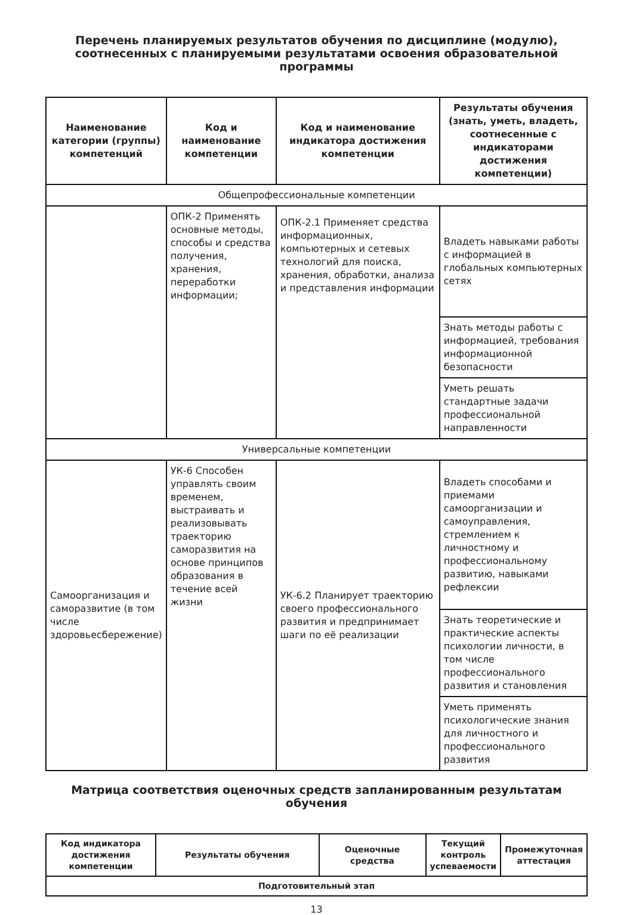Перечень планируемых результатов обучения по дисциплине (модулю), соотнесенных с планируемыми результатами освоения образовательной программы
| Наименование категории (группы) компетенций | Код и наименование компетенции | Код и наименование индикатора достижения компетенции | Результаты обучения (знать, уметь, владеть, соотнесенные с индикаторами достижения компетенции) |
| --- | --- | --- | --- |
| Общепрофессиональные компетенции | | | |
| | ОПК-2 Применять основные методы, способы и средства получения, хранения, переработки информации; | ОПК-2.1 Применяет средства информационных, компьютерных и сетевых технологий для поиска, хранения, обработки, анализа и представления информации | Владеть навыками работы с информацией в глобальных компьютерных сетях |
| | | | Знать методы работы с информацией, требования информационной безопасности |
| | | | Уметь решать стандартные задачи профессиональной направленности |
| Универсальные компетенции | | | |
| Самоорганизация и саморазвитие (в том числе здоровьесбережение) | УК-6 Способен управлять своим временем, выстраивать и реализовывать траекторию саморазвития на основе принципов образования в течение всей жизни | УК-6.2 Планирует траекторию своего профессионального развития и предпринимает шаги по её реализации | Владеть способами и приемами самоорганизации и самоуправления, стремлением к личностному и профессиональному развитию, навыками рефлексии |
| | | | Знать теоретические и практические аспекты психологии личности, в том числе профессионального развития и становления |
| | | | Уметь применять психологические знания для личностного и профессионального развития |
Матрица соответствия оценочных средств запланированным результатам обучения
| Код индикатора достижения компетенции | Результаты обучения | Оценочные средства | Текущий контроль успеваемости | Промежуточная аттестация |
| --- | --- | --- | --- | --- |
| Подготовительный этап | | | | |
13